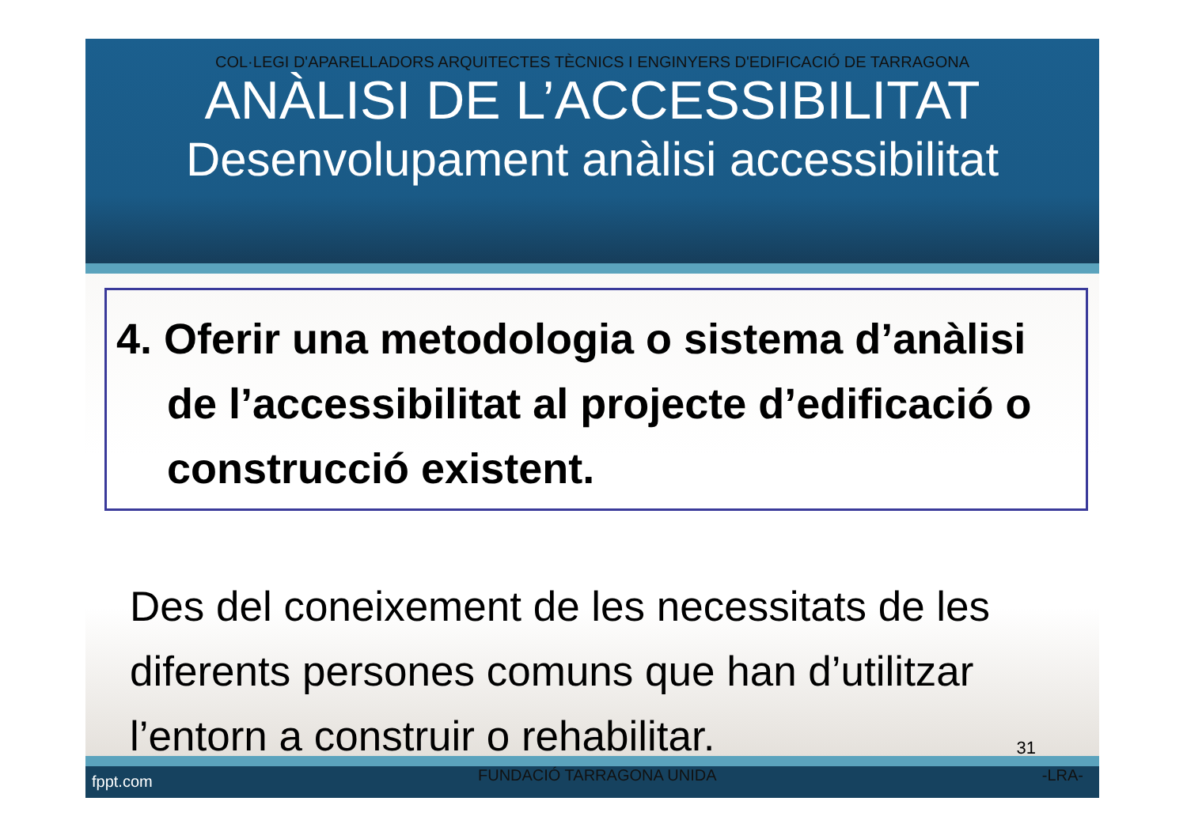COL·LEGI D'APARELLADORS ARQUITECTES TÈCNICS I ENGINYERS D'EDIFICACIÓ DE TARRAGONA
ANÀLISI DE L’ACCESSIBILITAT
Desenvolupament anàlisi accessibilitat
4. Oferir una metodologia o sistema d’anàlisi de l’accessibilitat al projecte d’edificació o construcció existent.
Des del coneixement de les necessitats de les diferents persones comuns que han d’utilitzar l’entorn a construir o rehabilitar.
31
fppt.com FUNDACIÓ TARRAGONA UNIDA -LRA-